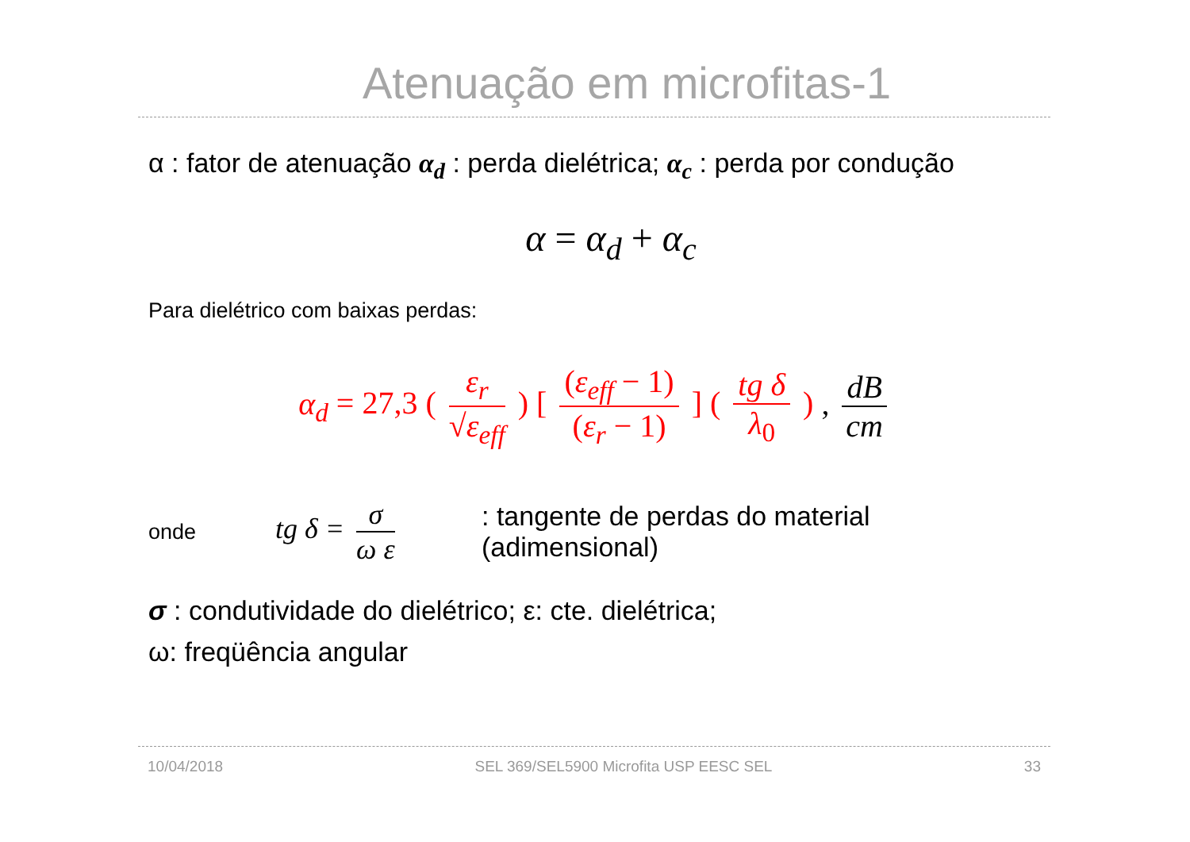Atenuação em microfitas-1
α : fator de atenuação α<sub>d</sub> : perda dielétrica; α<sub>c</sub> : perda por condução
α = α<sub>d</sub> + α<sub>c</sub>
Para dielétrico com baixas perdas:
α<sub>d</sub> = 27,3 ( ε<sub>r</sub> √ε<sub>eff</sub> ) [ (ε<sub>eff</sub> − 1) (ε<sub>r</sub> − 1) ] ( tg δ λ<sub>0</sub> ) , dB cm
onde
tg δ = σ ω ε
: tangente de perdas do material
(adimensional)
σ : condutividade do dielétrico; ε: cte. dielétrica;
ω: freqüência angular
10/04/2018 SEL 369/SEL5900 Microfita USP EESC SEL 33